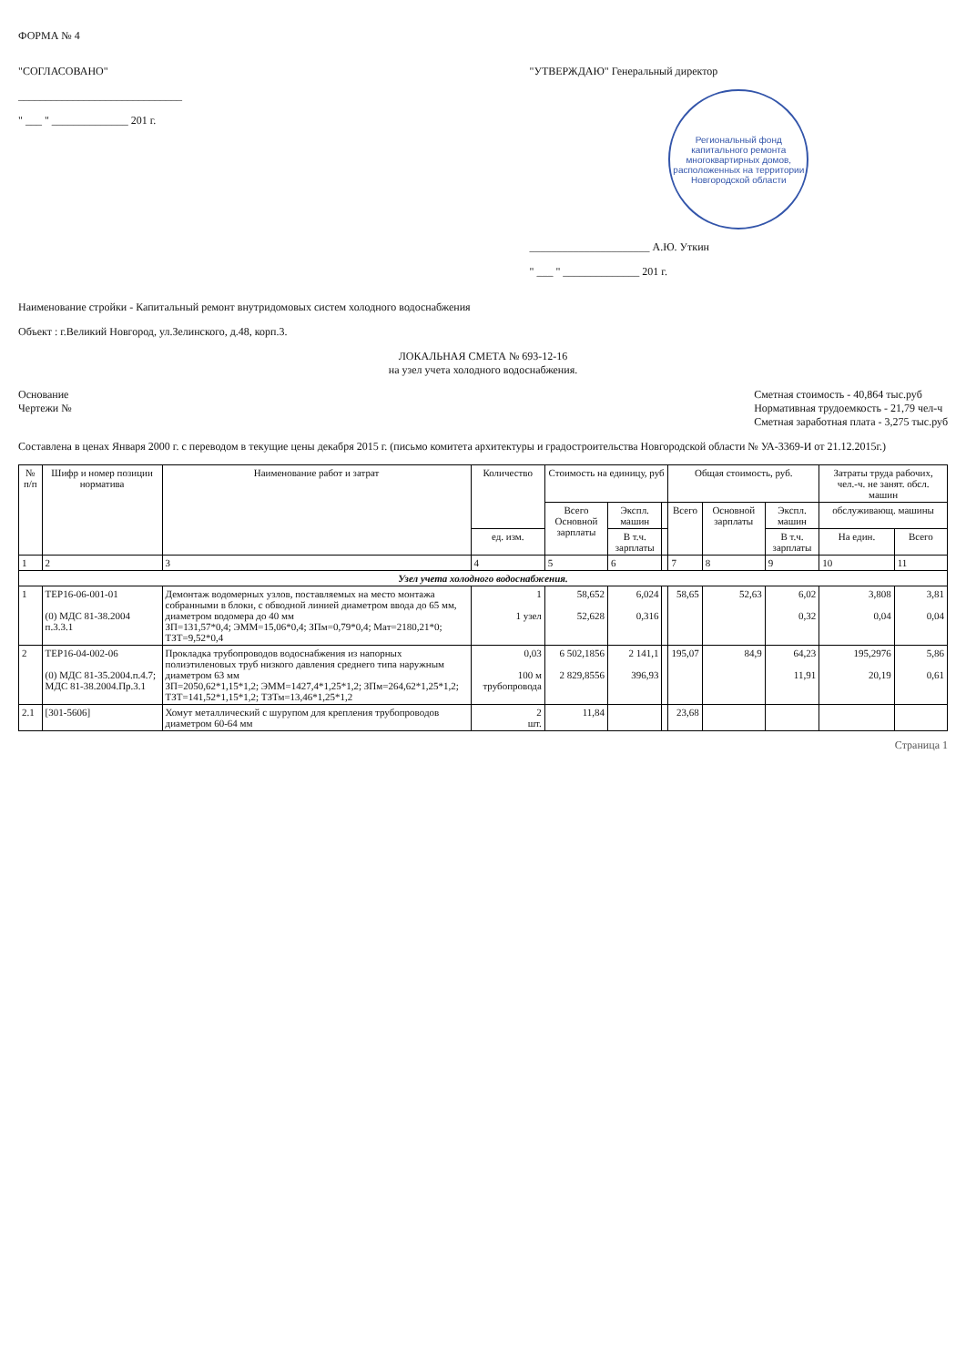ФОРМА № 4
"СОГЛАСОВАНО"
______________________________
" ___ " ______________ 201 г.
"УТВЕРЖДАЮ" Генеральный директор
Региональный фонд капитального ремонта многоквартирных домов, расположенных на территории Новгородской области
______________________ А.Ю. Уткин
" ___ " ______________ 201 г.
Наименование стройки - Капитальный ремонт внутридомовых систем холодного водоснабжения
Объект : г.Великий Новгород, ул.Зелинского, д.48, корп.3.
ЛОКАЛЬНАЯ СМЕТА № 693-12-16
на узел учета холодного водоснабжения.
Основание
Чертежи №
Сметная стоимость - 40,864 тыс.руб
Нормативная трудоемкость - 21,79 чел-ч
Сметная заработная плата - 3,275 тыс.руб
Составлена в ценах Января 2000 г. с переводом в текущие цены декабря 2015 г. (письмо комитета архитектуры и градостроительства Новгородской области № УА-3369-И от 21.12.2015г.)
| № п/п | Шифр и номер позиции норматива | Наименование работ и затрат | Количество | Стоимость на единицу, руб | | | Общая стоимость, руб. | | | Затраты труда рабочих, чел.-ч. не занят. обсл. машин | |
| --- | --- | --- | --- | --- | --- | --- | --- | --- | --- | --- | --- |
| | | | | Всего Основной зарплаты | Экспл. машин | | Всего | Основной зарплаты | Экспл. машин | обслуживающ. машины | |
| | | | ед. изм. | | В т.ч. зарплаты | | | | В т.ч. зарплаты | На един. | Всего |
| 1 | 2 | 3 | 4 | 5 | 6 | | 7 | 8 | 9 | 10 | 11 |
| Узел учета холодного водоснабжения. | | | | | | | | | | | |
| 1 | ТЕР16-06-001-01 (0) МДС 81-38.2004 п.3.3.1 | Демонтаж водомерных узлов, поставляемых на место монтажа собранными в блоки, с обводной линией диаметром ввода до 65 мм, диаметром водомера до 40 мм ЗП=131,57*0,4; ЭММ=15,06*0,4; ЗПм=0,79*0,4; Мат=2180,21*0; ТЗТ=9,52*0,4 | 1 1 узел | 58,652 52,628 | 6,024 0,316 | | 58,65 | 52,63 | 6,02 0,32 | 3,808 0,04 | 3,81 0,04 |
| 2 | ТЕР16-04-002-06 (0) МДС 81-35.2004.п.4.7; МДС 81-38.2004.Пр.3.1 | Прокладка трубопроводов водоснабжения из напорных полиэтиленовых труб низкого давления среднего типа наружным диаметром 63 мм ЗП=2050,62*1,15*1,2; ЭММ=1427,4*1,25*1,2; ЗПм=264,62*1,25*1,2; ТЗТ=141,52*1,15*1,2; ТЗТм=13,46*1,25*1,2 | 0,03 100 м трубопровода | 6 502,1856 2 829,8556 | 2 141,1 396,93 | | 195,07 | 84,9 | 64,23 11,91 | 195,2976 20,19 | 5,86 0,61 |
| 2.1 | [301-5606] | Хомут металлический с шурупом для крепления трубопроводов диаметром 60-64 мм | 2 шт. | 11,84 | | | 23,68 | | | | |
Страница 1